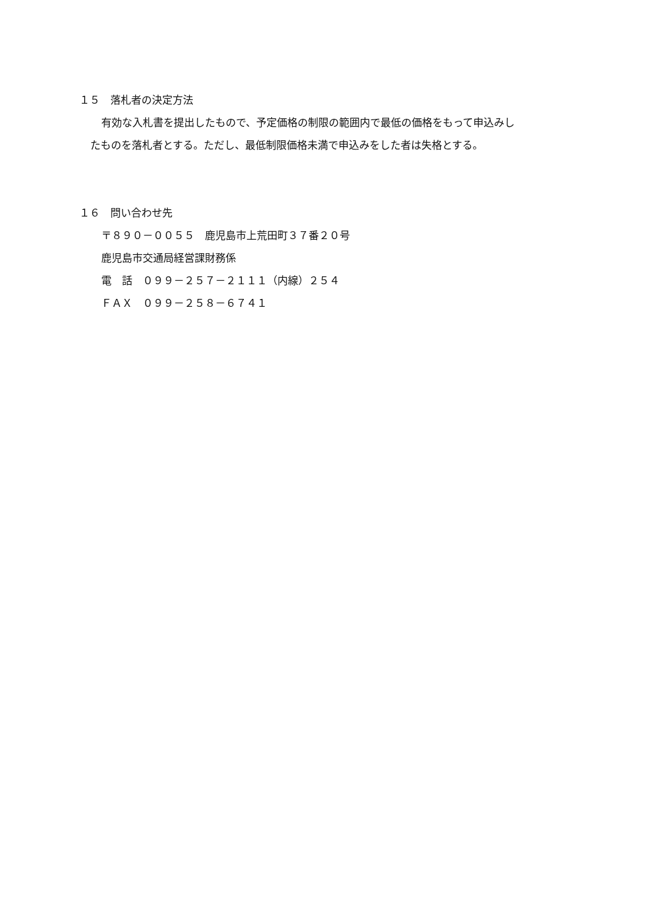１５　落札者の決定方法
有効な入札書を提出したもので、予定価格の制限の範囲内で最低の価格をもって申込みし
たものを落札者とする。ただし、最低制限価格未満で申込みをした者は失格とする。
１６　問い合わせ先
〒８９０－００５５　鹿児島市上荒田町３７番２０号
鹿児島市交通局経営課財務係
電　話　０９９－２５７－２１１１（内線）２５４
ＦＡＸ　０９９－２５８－６７４１